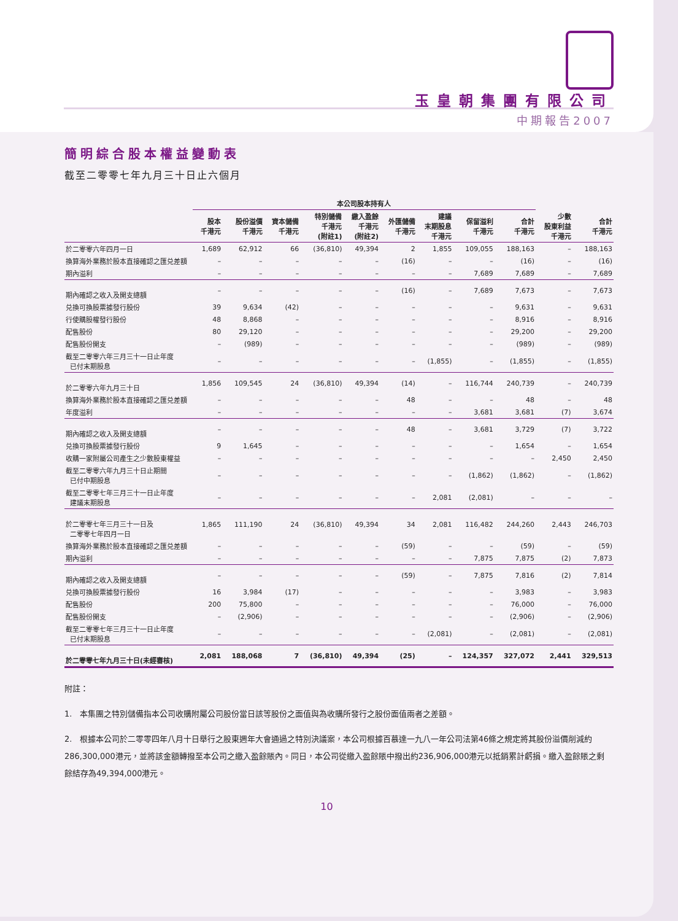玉皇朝集團有限公司
中期報告2007
簡明綜合股本權益變動表
截至二零零七年九月三十日止六個月
| | 本公司股本持有人 | | | | | | | | | | |
| --- | --- | --- | --- | --- | --- | --- | --- | --- | --- | --- | --- |
| | 股本 千港元 | 股份溢價 千港元 | 資本儲備 千港元 | 特別儲備 千港元 (附註1) | 繳入盈餘 千港元 (附註2) | 外匯儲備 千港元 | 建議 末期股息 千港元 | 保留溢利 千港元 | 合計 千港元 | 少數 股東利益 千港元 | 合計 千港元 |
| 於二零零六年四月一日 | 1,689 | 62,912 | 66 | (36,810) | 49,394 | 2 | 1,855 | 109,055 | 188,163 | – | 188,163 |
| 換算海外業務於股本直接確認之匯兑差額 | – | – | – | – | – | (16) | – | – | (16) | – | (16) |
| 期內溢利 | – | – | – | – | – | – | – | 7,689 | 7,689 | – | 7,689 |
| 期內確認之收入及開支總額 | – | – | – | – | – | (16) | – | 7,689 | 7,673 | – | 7,673 |
| 兑換可換股票據發行股份 | 39 | 9,634 | (42) | – | – | – | – | – | 9,631 | – | 9,631 |
| 行使購股權發行股份 | 48 | 8,868 | – | – | – | – | – | – | 8,916 | – | 8,916 |
| 配售股份 | 80 | 29,120 | – | – | – | – | – | – | 29,200 | – | 29,200 |
| 配售股份開支 | – | (989) | – | – | – | – | – | – | (989) | – | (989) |
| 截至二零零六年三月三十一日止年度 已付末期股息 | – | – | – | – | – | – | (1,855) | – | (1,855) | – | (1,855) |
| 於二零零六年九月三十日 | 1,856 | 109,545 | 24 | (36,810) | 49,394 | (14) | – | 116,744 | 240,739 | – | 240,739 |
| 換算海外業務於股本直接確認之匯兑差額 | – | – | – | – | – | 48 | – | – | 48 | – | 48 |
| 年度溢利 | – | – | – | – | – | – | – | 3,681 | 3,681 | (7) | 3,674 |
| 期內確認之收入及開支總額 | – | – | – | – | – | 48 | – | 3,681 | 3,729 | (7) | 3,722 |
| 兑換可換股票據發行股份 | 9 | 1,645 | – | – | – | – | – | – | 1,654 | – | 1,654 |
| 收購一家附屬公司產生之少數股東權益 | – | – | – | – | – | – | – | – | – | 2,450 | 2,450 |
| 截至二零零六年九月三十日止期間 已付中期股息 | – | – | – | – | – | – | – | (1,862) | (1,862) | – | (1,862) |
| 截至二零零七年三月三十一日止年度 建議末期股息 | – | – | – | – | – | – | 2,081 | (2,081) | – | – | – |
| 於二零零七年三月三十一日及 二零零七年四月一日 | 1,865 | 111,190 | 24 | (36,810) | 49,394 | 34 | 2,081 | 116,482 | 244,260 | 2,443 | 246,703 |
| 換算海外業務於股本直接確認之匯兑差額 | – | – | – | – | – | (59) | – | – | (59) | – | (59) |
| 期內溢利 | – | – | – | – | – | – | – | 7,875 | 7,875 | (2) | 7,873 |
| 期內確認之收入及開支總額 | – | – | – | – | – | (59) | – | 7,875 | 7,816 | (2) | 7,814 |
| 兑換可換股票據發行股份 | 16 | 3,984 | (17) | – | – | – | – | – | 3,983 | – | 3,983 |
| 配售股份 | 200 | 75,800 | – | – | – | – | – | – | 76,000 | – | 76,000 |
| 配售股份開支 | – | (2,906) | – | – | – | – | – | – | (2,906) | – | (2,906) |
| 截至二零零七年三月三十一日止年度 已付末期股息 | – | – | – | – | – | – | (2,081) | – | (2,081) | – | (2,081) |
| 於二零零七年九月三十日(未經審核) | 2,081 | 188,068 | 7 | (36,810) | 49,394 | (25) | – | 124,357 | 327,072 | 2,441 | 329,513 |
附註：
1. 本集團之特別儲備指本公司收購附屬公司股份當日該等股份之面值與為收購所發行之股份面值兩者之差額。
2. 根據本公司於二零零四年八月十日舉行之股東週年大會通過之特別決議案，本公司根據百慕達一九八一年公司法第46條之規定將其股份溢價削減約286,300,000港元，並將該金額轉撥至本公司之繳入盈餘賬內。同日，本公司從繳入盈餘賬中撥出約236,906,000港元以抵銷累計虧損。繳入盈餘賬之剩餘結存為49,394,000港元。
10